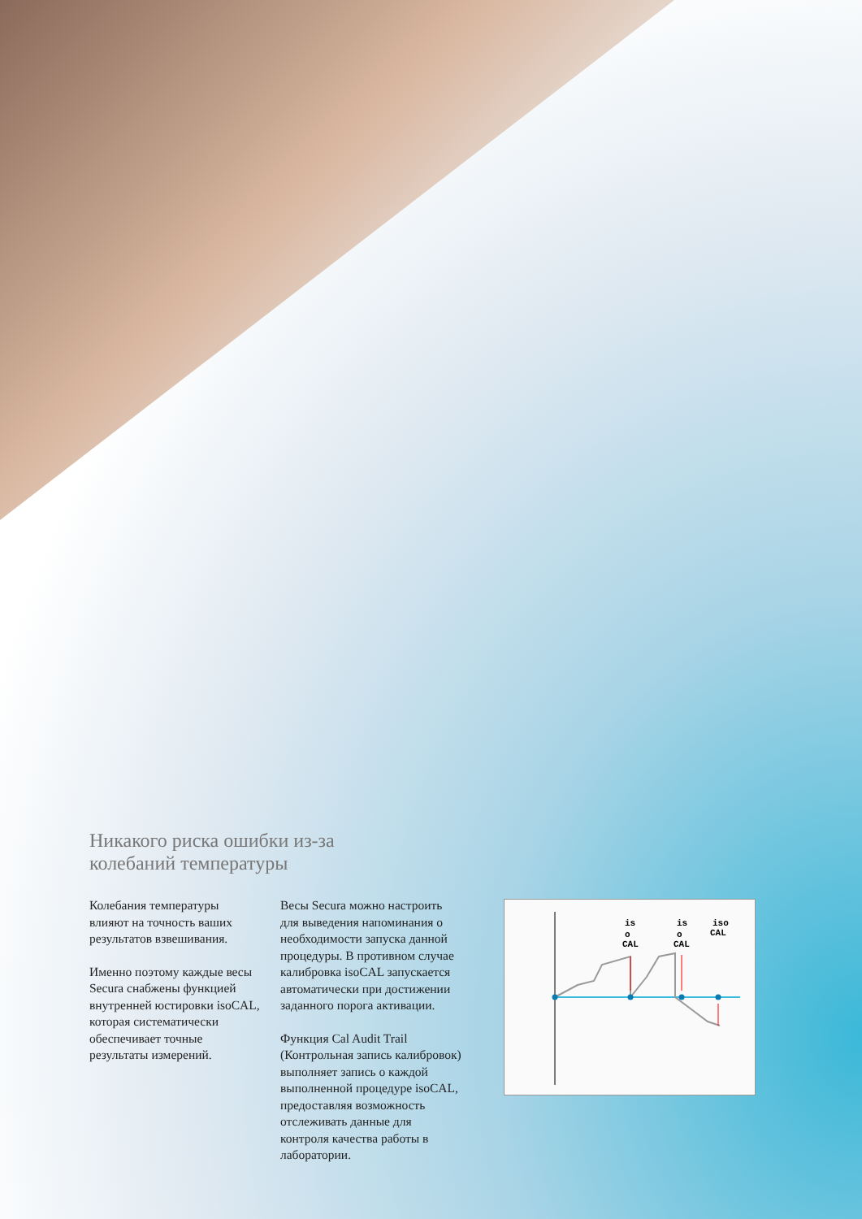Никакого риска ошибки из-за
колебаний температуры
Колебания температуры влияют на точность ваших результатов взвешивания.
Именно поэтому каждые весы Secura снабжены функцией внутренней юстировки isoCAL, которая систематически обеспечивает точные результаты измерений.
Весы Secura можно настроить для выведения напоминания о необходимости запуска данной процедуры. В противном случае калибровка isoCAL запускается автоматически при достижении заданного порога активации.
Функция Cal Audit Trail (Контрольная запись калибровок) выполняет запись о каждой выполненной процедуре isoCAL, предоставляя возможность отслеживать данные для контроля качества работы в лаборатории.
is
o
CAL
is
o
CAL
iso
CAL